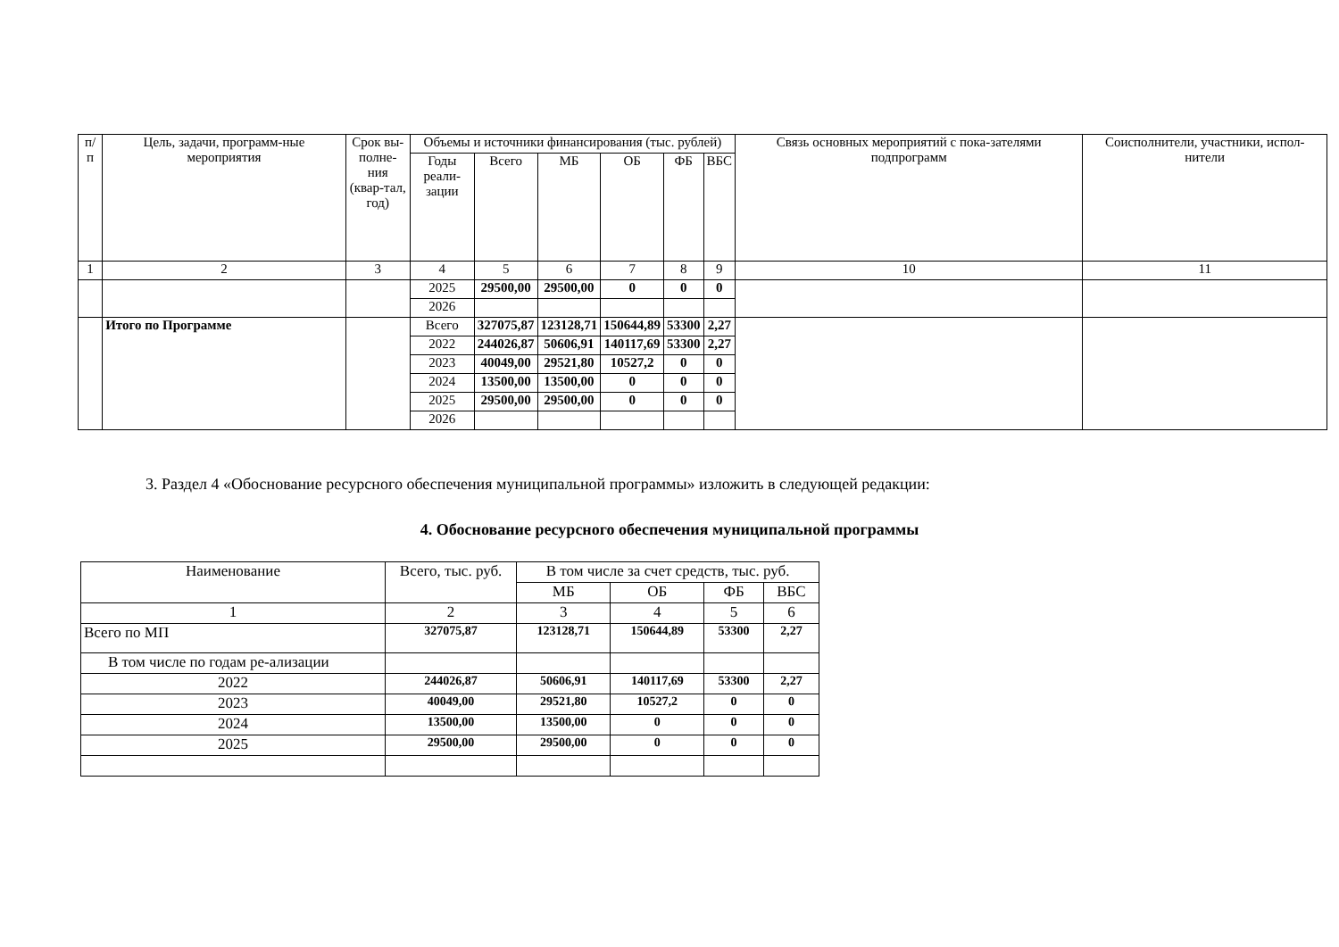| п/п | Цель, задачи, программ-ные мероприятия | Срок вы-полне-ния (квар-тал, год) | Объемы и источники финансирования (тыс. рублей) | | | | | | Связь основных мероприятий с пока-зателями подпрограмм | Соисполнители, участники, испол-нители |
| --- | --- | --- | --- | --- | --- | --- | --- | --- | --- | --- |
| | | | Годы реали-зации | Всего | МБ | ОБ | ФБ | ВБС | | |
| 1 | 2 | 3 | 4 | 5 | 6 | 7 | 8 | 9 | 10 | 11 |
| | | | 2025 | 29500,00 | 29500,00 | 0 | 0 | 0 | | |
| | | | 2026 | | | | | | | |
| | Итого по Программе | | Всего | 327075,87 | 123128,71 | 150644,89 | 53300 | 2,27 | | |
| | | | 2022 | 244026,87 | 50606,91 | 140117,69 | 53300 | 2,27 | | |
| | | | 2023 | 40049,00 | 29521,80 | 10527,2 | 0 | 0 | | |
| | | | 2024 | 13500,00 | 13500,00 | 0 | 0 | 0 | | |
| | | | 2025 | 29500,00 | 29500,00 | 0 | 0 | 0 | | |
| | | | 2026 | | | | | | | |
3. Раздел 4 «Обоснование ресурсного обеспечения муниципальной программы» изложить в следующей редакции:
4. Обоснование ресурсного обеспечения муниципальной программы
| Наименование | Всего, тыс. руб. | В том числе за счет средств, тыс. руб. | | | |
| --- | --- | --- | --- | --- | --- |
| | | МБ | ОБ | ФБ | ВБС |
| 1 | 2 | 3 | 4 | 5 | 6 |
| Всего по МП | 327075,87 | 123128,71 | 150644,89 | 53300 | 2,27 |
| В том числе по годам ре-ализации | | | | | |
| 2022 | 244026,87 | 50606,91 | 140117,69 | 53300 | 2,27 |
| 2023 | 40049,00 | 29521,80 | 10527,2 | 0 | 0 |
| 2024 | 13500,00 | 13500,00 | 0 | 0 | 0 |
| 2025 | 29500,00 | 29500,00 | 0 | 0 | 0 |